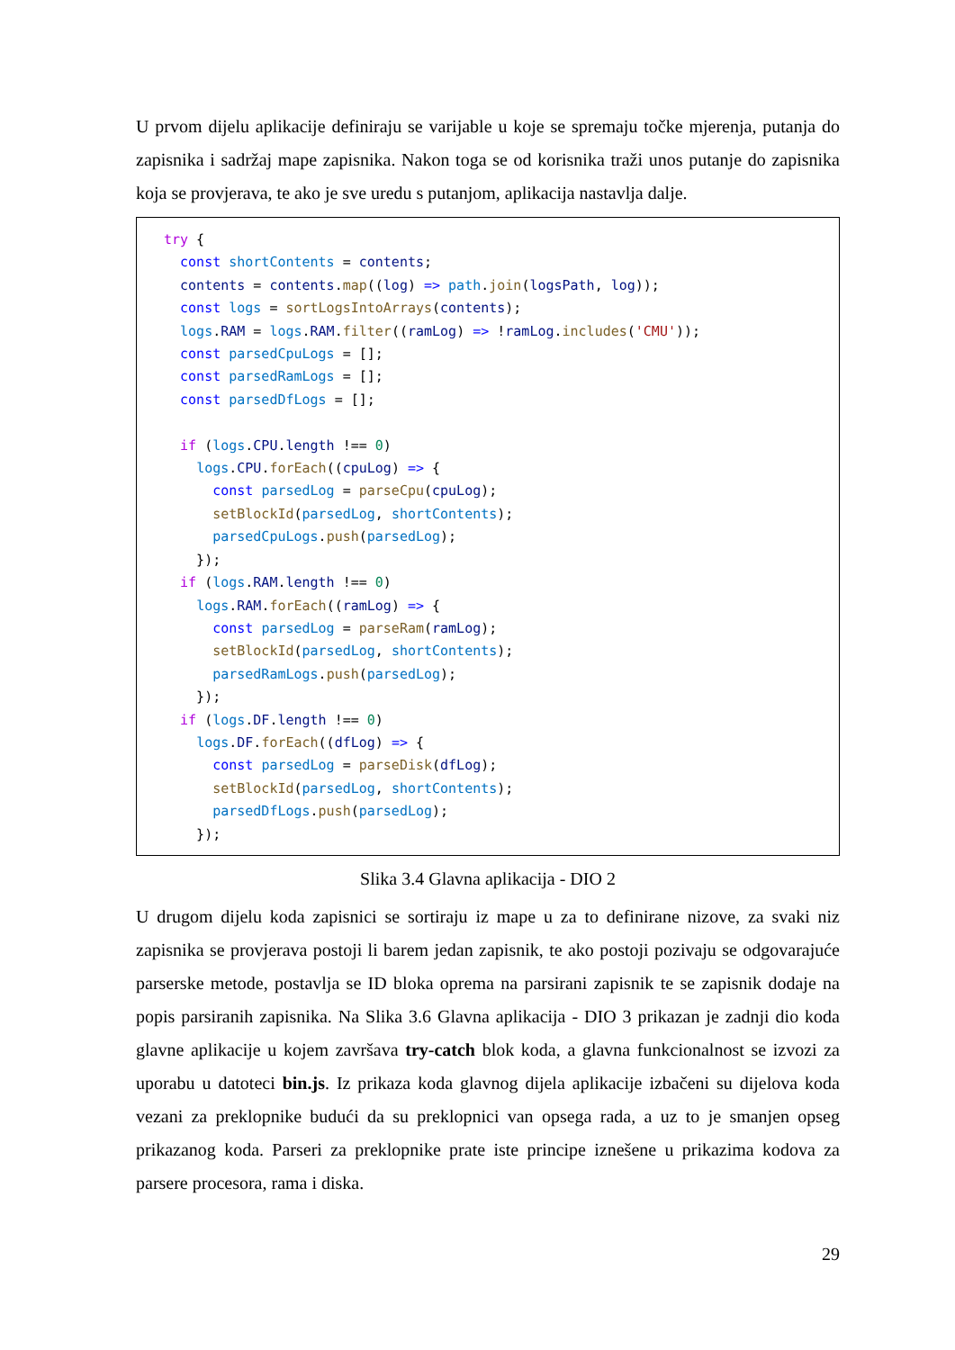U prvom dijelu aplikacije definiraju se varijable u koje se spremaju točke mjerenja, putanja do zapisnika i sadržaj mape zapisnika. Nakon toga se od korisnika traži unos putanje do zapisnika koja se provjerava, te ako je sve uredu s putanjom, aplikacija nastavlja dalje.
try { const shortContents = contents; contents = contents.map((log) => path.join(logsPath, log)); const logs = sortLogsIntoArrays(contents); logs.RAM = logs.RAM.filter((ramLog) => !ramLog.includes('CMU')); const parsedCpuLogs = []; const parsedRamLogs = []; const parsedDfLogs = []; if (logs.CPU.length !== 0) logs.CPU.forEach((cpuLog) => { const parsedLog = parseCpu(cpuLog); setBlockId(parsedLog, shortContents); parsedCpuLogs.push(parsedLog); }); if (logs.RAM.length !== 0) logs.RAM.forEach((ramLog) => { const parsedLog = parseRam(ramLog); setBlockId(parsedLog, shortContents); parsedRamLogs.push(parsedLog); }); if (logs.DF.length !== 0) logs.DF.forEach((dfLog) => { const parsedLog = parseDisk(dfLog); setBlockId(parsedLog, shortContents); parsedDfLogs.push(parsedLog); });
Slika 3.4 Glavna aplikacija - DIO 2
U drugom dijelu koda zapisnici se sortiraju iz mape u za to definirane nizove, za svaki niz zapisnika se provjerava postoji li barem jedan zapisnik, te ako postoji pozivaju se odgovarajuće parserske metode, postavlja se ID bloka oprema na parsirani zapisnik te se zapisnik dodaje na popis parsiranih zapisnika. Na Slika 3.6 Glavna aplikacija - DIO 3 prikazan je zadnji dio koda glavne aplikacije u kojem završava try-catch blok koda, a glavna funkcionalnost se izvozi za uporabu u datoteci bin.js. Iz prikaza koda glavnog dijela aplikacije izbačeni su dijelova koda vezani za preklopnike budući da su preklopnici van opsega rada, a uz to je smanjen opseg prikazanog koda. Parseri za preklopnike prate iste principe iznešene u prikazima kodova za parsere procesora, rama i diska.
29